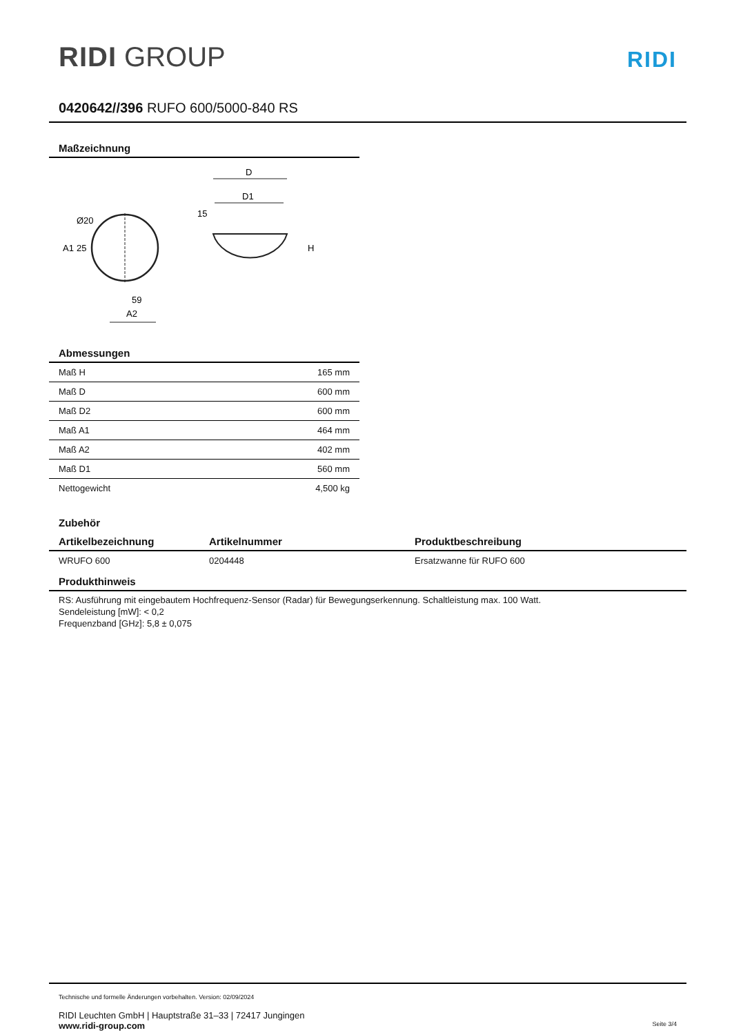RIDI GROUP
RIDI
0420642//396 RUFO 600/5000-840 RS
Maßzeichnung
A1
25
Ø20
59
A2
D
D1
15
H
Abmessungen
| Maß H | 165 mm |
| Maß D | 600 mm |
| Maß D2 | 600 mm |
| Maß A1 | 464 mm |
| Maß A2 | 402 mm |
| Maß D1 | 560 mm |
| Nettogewicht | 4,500 kg |
Zubehör
| Artikelbezeichnung | Artikelnummer | Produktbeschreibung |
| --- | --- | --- |
| WRUFO 600 | 0204448 | Ersatzwanne für RUFO 600 |
Produkthinweis
RS: Ausführung mit eingebautem Hochfrequenz-Sensor (Radar) für Bewegungserkennung. Schaltleistung max. 100 Watt.
Sendeleistung [mW]: < 0,2
Frequenzband [GHz]: 5,8 ± 0,075
Technische und formelle Änderungen vorbehalten. Version: 02/09/2024
RIDI Leuchten GmbH | Hauptstraße 31–33 | 72417 Jungingen
www.ridi-group.com Seite 3/4